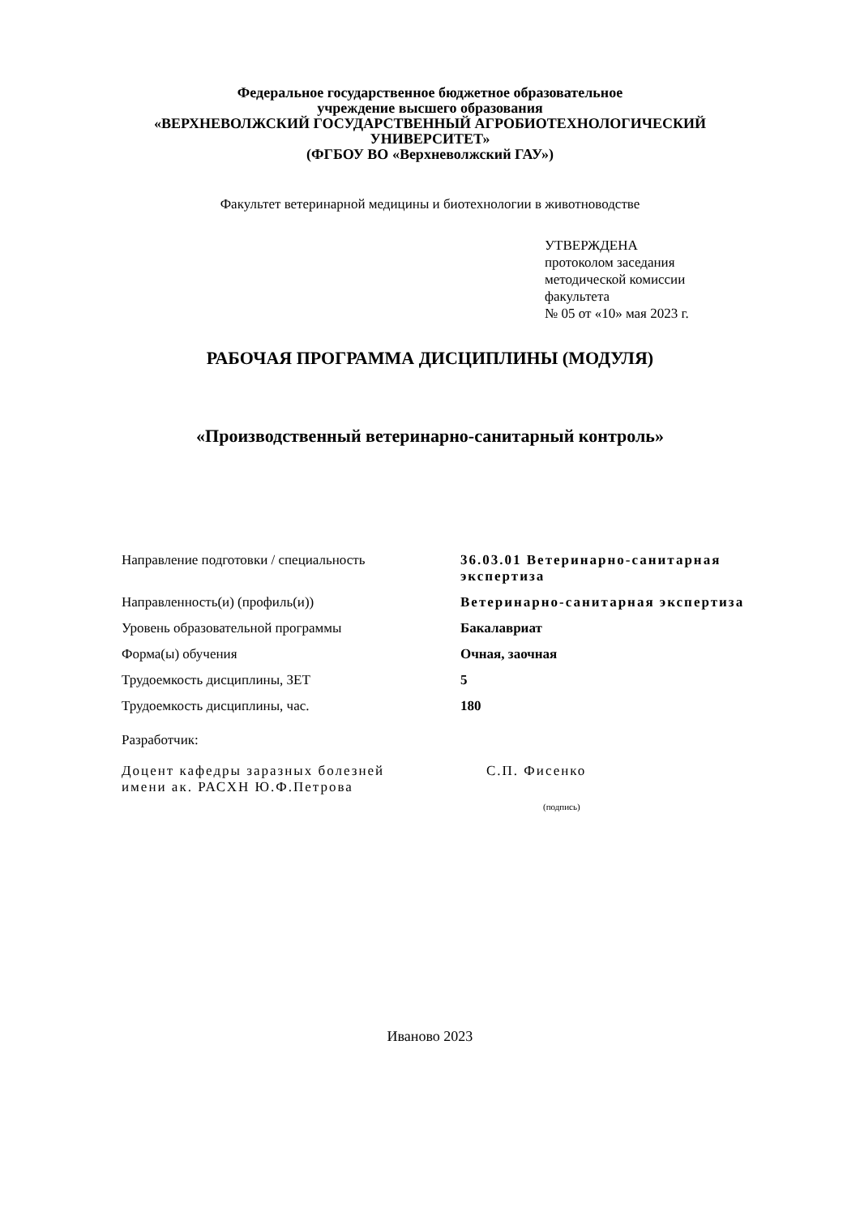Федеральное государственное бюджетное образовательное
учреждение высшего образования
«ВЕРХНЕВОЛЖСКИЙ ГОСУДАРСТВЕННЫЙ АГРОБИОТЕХНОЛОГИЧЕСКИЙ
УНИВЕРСИТЕТ»
(ФГБОУ ВО «Верхневолжский ГАУ»)
Факультет ветеринарной медицины и биотехнологии в животноводстве
УТВЕРЖДЕНА
протоколом заседания
методической комиссии
факультета
№ 05 от «10» мая 2023 г.
РАБОЧАЯ ПРОГРАММА ДИСЦИПЛИНЫ (МОДУЛЯ)
«Производственный ветеринарно-санитарный контроль»
| Направление подготовки / специальность | 36.03.01 Ветеринарно-санитарная экспертиза |
| Направленность(и) (профиль(и)) | Ветеринарно-санитарная экспертиза |
| Уровень образовательной программы | Бакалавриат |
| Форма(ы) обучения | Очная, заочная |
| Трудоемкость дисциплины, ЗЕТ | 5 |
| Трудоемкость дисциплины, час. | 180 |
Разработчик:
Доцент кафедры заразных болезней
имени ак. РАСХН Ю.Ф.Петрова
С.П. Фисенко
(подпись)
Иваново 2023